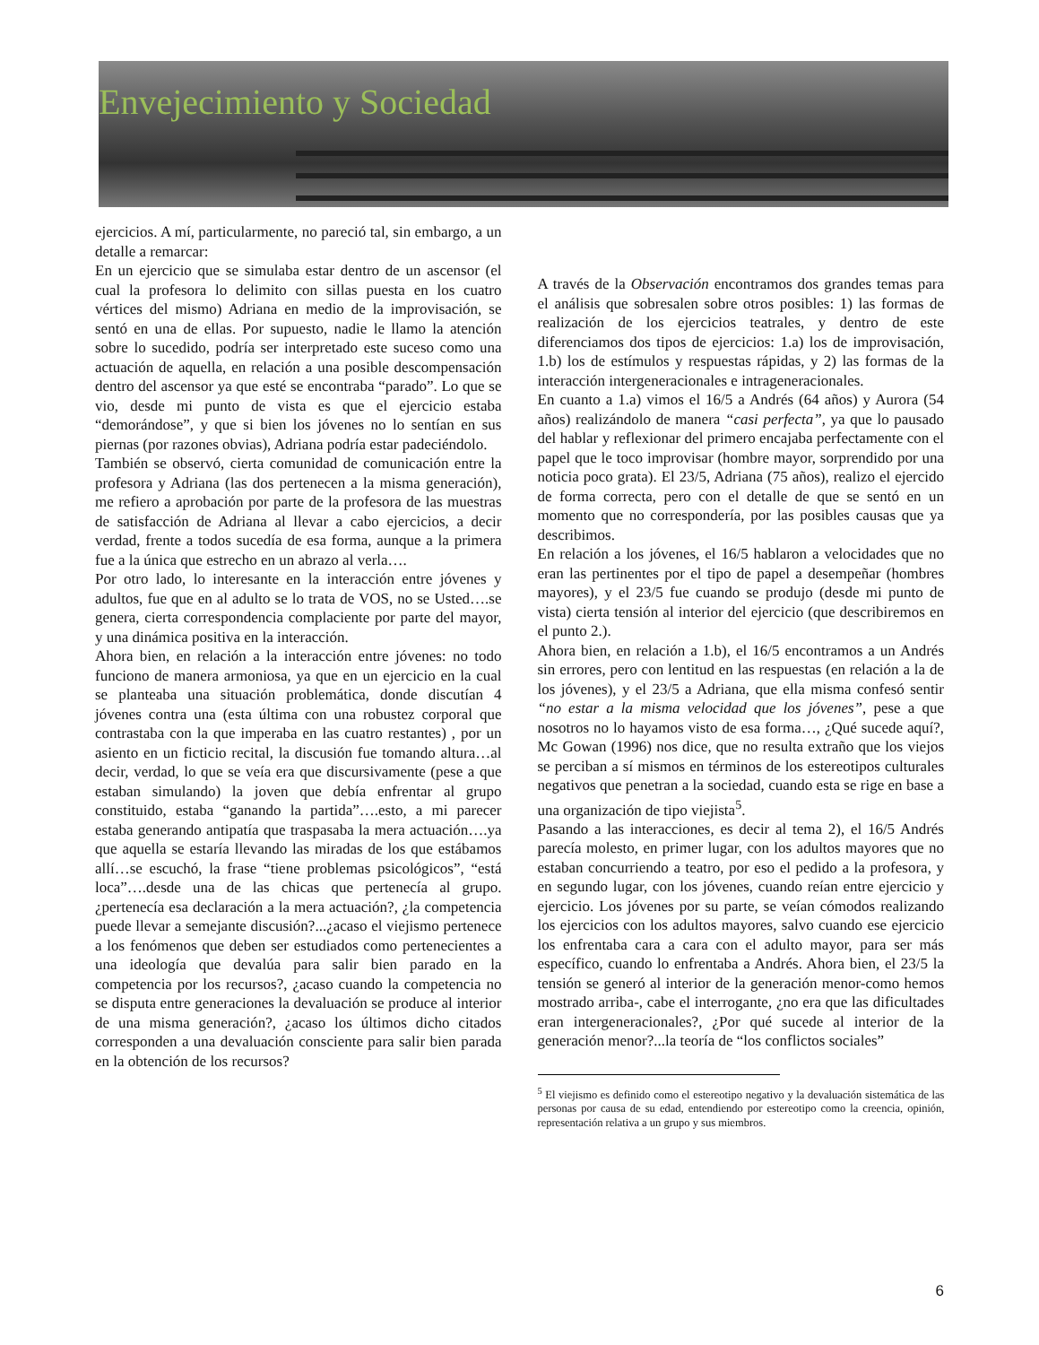Envejecimiento y Sociedad
ejercicios. A mí, particularmente, no pareció tal, sin embargo, a un detalle a remarcar:
En un ejercicio que se simulaba estar dentro de un ascensor (el cual la profesora lo delimito con sillas puesta en los cuatro vértices del mismo) Adriana en medio de la improvisación, se sentó en una de ellas. Por supuesto, nadie le llamo la atención sobre lo sucedido, podría ser interpretado este suceso como una actuación de aquella, en relación a una posible descompensación dentro del ascensor ya que esté se encontraba “parado”. Lo que se vio, desde mi punto de vista es que el ejercicio estaba “demorándose”, y que si bien los jóvenes no lo sentían en sus piernas (por razones obvias), Adriana podría estar padeciéndolo.
También se observó, cierta comunidad de comunicación entre la profesora y Adriana (las dos pertenecen a la misma generación), me refiero a aprobación por parte de la profesora de las muestras de satisfacción de Adriana al llevar a cabo ejercicios, a decir verdad, frente a todos sucedía de esa forma, aunque a la primera fue a la única que estrecho en un abrazo al verla….
Por otro lado, lo interesante en la interacción entre jóvenes y adultos, fue que en al adulto se lo trata de VOS, no se Usted….se genera, cierta correspondencia complaciente por parte del mayor, y una dinámica positiva en la interacción.
Ahora bien, en relación a la interacción entre jóvenes: no todo funciono de manera armoniosa, ya que en un ejercicio en la cual se planteaba una situación problemática, donde discutían 4 jóvenes contra una (esta última con una robustez corporal que contrastaba con la que imperaba en las cuatro restantes) , por un asiento en un ficticio recital, la discusión fue tomando altura…al decir, verdad, lo que se veía era que discursivamente (pese a que estaban simulando) la joven que debía enfrentar al grupo constituido, estaba “ganando la partida”….esto, a mi parecer estaba generando antipatía que traspasaba la mera actuación….ya que aquella se estaría llevando las miradas de los que estábamos allí…se escuchó, la frase “tiene problemas psicológicos”, “está loca”….desde una de las chicas que pertenecía al grupo. ¿pertenecía esa declaración a la mera actuación?, ¿la competencia puede llevar a semejante discusión?...¿acaso el viejismo pertenece a los fenómenos que deben ser estudiados como pertenecientes a una ideología que devalúa para salir bien parado en la competencia por los recursos?, ¿acaso cuando la competencia no se disputa entre generaciones la devaluación se produce al interior de una misma generación?, ¿acaso los últimos dicho citados corresponden a una devaluación consciente para salir bien parada en la obtención de los recursos?
A través de la Observación encontramos dos grandes temas para el análisis que sobresalen sobre otros posibles: 1) las formas de realización de los ejercicios teatrales, y dentro de este diferenciamos dos tipos de ejercicios: 1.a) los de improvisación, 1.b) los de estímulos y respuestas rápidas, y 2) las formas de la interacción intergeneracionales e intrageneracionales.
En cuanto a 1.a) vimos el 16/5 a Andrés (64 años) y Aurora (54 años) realizándolo de manera “casi perfecta”, ya que lo pausado del hablar y reflexionar del primero encajaba perfectamente con el papel que le toco improvisar (hombre mayor, sorprendido por una noticia poco grata). El 23/5, Adriana (75 años), realizo el ejercido de forma correcta, pero con el detalle de que se sentó en un momento que no correspondería, por las posibles causas que ya describimos.
En relación a los jóvenes, el 16/5 hablaron a velocidades que no eran las pertinentes por el tipo de papel a desempeñar (hombres mayores), y el 23/5 fue cuando se produjo (desde mi punto de vista) cierta tensión al interior del ejercicio (que describiremos en el punto 2.).
Ahora bien, en relación a 1.b), el 16/5 encontramos a un Andrés sin errores, pero con lentitud en las respuestas (en relación a la de los jóvenes), y el 23/5 a Adriana, que ella misma confesó sentir “no estar a la misma velocidad que los jóvenes”, pese a que nosotros no lo hayamos visto de esa forma…, ¿Qué sucede aquí?, Mc Gowan (1996) nos dice, que no resulta extraño que los viejos se perciban a sí mismos en términos de los estereotipos culturales negativos que penetran a la sociedad, cuando esta se rige en base a una organización de tipo viejista<sup>5</sup>.
Pasando a las interacciones, es decir al tema 2), el 16/5 Andrés parecía molesto, en primer lugar, con los adultos mayores que no estaban concurriendo a teatro, por eso el pedido a la profesora, y en segundo lugar, con los jóvenes, cuando reían entre ejercicio y ejercicio. Los jóvenes por su parte, se veían cómodos realizando los ejercicios con los adultos mayores, salvo cuando ese ejercicio los enfrentaba cara a cara con el adulto mayor, para ser más específico, cuando lo enfrentaba a Andrés. Ahora bien, el 23/5 la tensión se generó al interior de la generación menor-como hemos mostrado arriba-, cabe el interrogante, ¿no era que las dificultades eran intergeneracionales?, ¿Por qué sucede al interior de la generación menor?...la teoría de “los conflictos sociales”
<sup>5</sup> El viejismo es definido como el estereotipo negativo y la devaluación sistemática de las personas por causa de su edad, entendiendo por estereotipo como la creencia, opinión, representación relativa a un grupo y sus miembros.
6